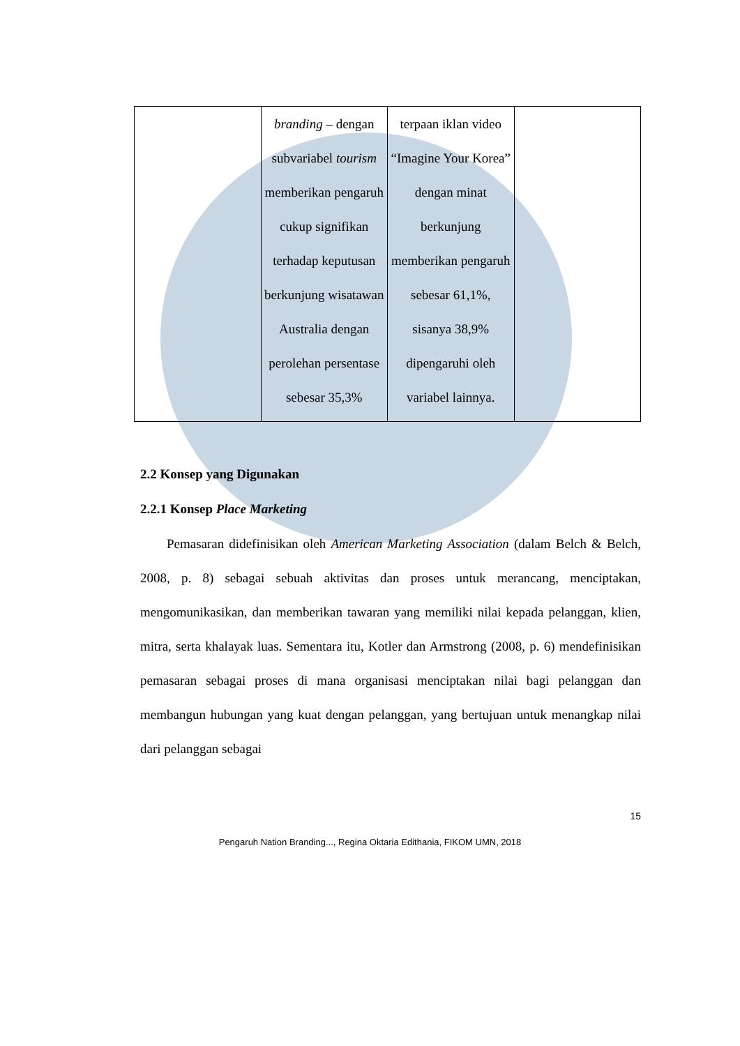| | branding – dengan subvariabel tourism memberikan pengaruh cukup signifikan terhadap keputusan berkunjung wisatawan Australia dengan perolehan persentase sebesar 35,3% | terpaan iklan video “Imagine Your Korea” dengan minat berkunjung memberikan pengaruh sebesar 61,1%, sisanya 38,9% dipengaruhi oleh variabel lainnya. | |
2.2 Konsep yang Digunakan
2.2.1 Konsep Place Marketing
Pemasaran didefinisikan oleh American Marketing Association (dalam Belch & Belch, 2008, p. 8) sebagai sebuah aktivitas dan proses untuk merancang, menciptakan, mengomunikasikan, dan memberikan tawaran yang memiliki nilai kepada pelanggan, klien, mitra, serta khalayak luas. Sementara itu, Kotler dan Armstrong (2008, p. 6) mendefinisikan pemasaran sebagai proses di mana organisasi menciptakan nilai bagi pelanggan dan membangun hubungan yang kuat dengan pelanggan, yang bertujuan untuk menangkap nilai dari pelanggan sebagai
15
Pengaruh Nation Branding..., Regina Oktaria Edithania, FIKOM UMN, 2018